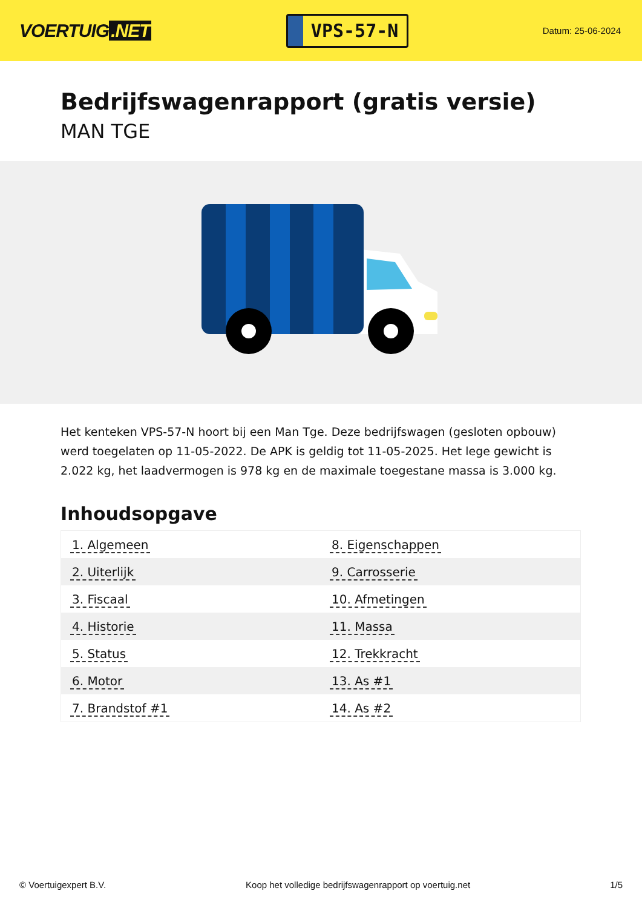VOERTUIG.NET
VPS-57-N
Datum: 25-06-2024
Bedrijfswagenrapport (gratis versie)
MAN TGE
Het kenteken VPS-57-N hoort bij een Man Tge. Deze bedrijfswagen (gesloten opbouw) werd toegelaten op 11-05-2022. De APK is geldig tot 11-05-2025. Het lege gewicht is 2.022 kg, het laadvermogen is 978 kg en de maximale toegestane massa is 3.000 kg.
Inhoudsopgave
| 1. Algemeen | 8. Eigenschappen |
| 2. Uiterlijk | 9. Carrosserie |
| 3. Fiscaal | 10. Afmetingen |
| 4. Historie | 11. Massa |
| 5. Status | 12. Trekkracht |
| 6. Motor | 13. As #1 |
| 7. Brandstof #1 | 14. As #2 |
© Voertuigexpert B.V. Koop het volledige bedrijfswagenrapport op voertuig.net 1/5